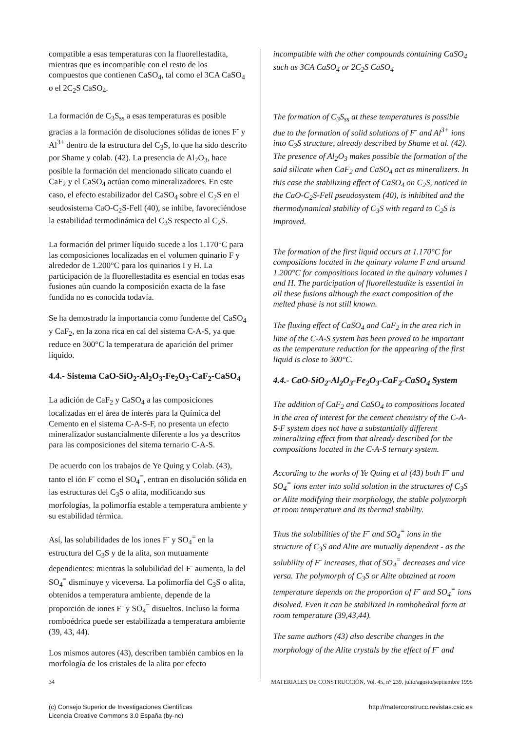compatible a esas temperaturas con la fluorellestadita, mientras que es incompatible con el resto de los compuestos que contienen CaSO<sub>4</sub>, tal como el 3CA CaSO<sub>4</sub> o el 2C<sub>2</sub>S CaSO<sub>4</sub>.
La formación de C<sub>3</sub>S<sub>ss</sub> a esas temperaturas es posible gracias a la formación de disoluciones sólidas de iones F<sup>-</sup> y Al<sup>3+</sup> dentro de la estructura del C<sub>3</sub>S, lo que ha sido descrito por Shame y colab. (42). La presencia de Al<sub>2</sub>O<sub>3</sub>, hace posible la formación del mencionado silicato cuando el CaF<sub>2</sub> y el CaSO<sub>4</sub> actúan como mineralizadores. En este caso, el efecto estabilizador del CaSO<sub>4</sub> sobre el C<sub>2</sub>S en el seudosistema CaO-C<sub>2</sub>S-Fell (40), se inhibe, favoreciéndose la estabilidad termodinámica del C<sub>3</sub>S respecto al C<sub>2</sub>S.
La formación del primer líquido sucede a los 1.170°C para las composiciones localizadas en el volumen quinario F y alrededor de 1.200°C para los quinarios I y H. La participación de la fluorellestadita es esencial en todas esas fusiones aún cuando la composición exacta de la fase fundida no es conocida todavía.
Se ha demostrado la importancia como fundente del CaSO<sub>4</sub> y CaF<sub>2</sub>, en la zona rica en cal del sistema C-A-S, ya que reduce en 300°C la temperatura de aparición del primer líquido.
4.4.- Sistema CaO-SiO<sub>2</sub>-Al<sub>2</sub>O<sub>3</sub>-Fe<sub>2</sub>O<sub>3</sub>-CaF<sub>2</sub>-CaSO<sub>4</sub>
La adición de CaF<sub>2</sub> y CaSO<sub>4</sub> a las composiciones localizadas en el área de interés para la Química del Cemento en el sistema C-A-S-F, no presenta un efecto mineralizador sustancialmente diferente a los ya descritos para las composiciones del sitema ternario C-A-S.
De acuerdo con los trabajos de Ye Quing y Colab. (43), tanto el ión F<sup>-</sup> como el SO<sub>4</sub><sup>=</sup>, entran en disolución sólida en las estructuras del C<sub>3</sub>S o alita, modificando sus morfologías, la polimorfía estable a temperatura ambiente y su estabilidad térmica.
Así, las solubilidades de los iones F<sup>-</sup> y SO<sub>4</sub><sup>=</sup> en la estructura del C<sub>3</sub>S y de la alita, son mutuamente dependientes: mientras la solubilidad del F<sup>-</sup> aumenta, la del SO<sub>4</sub><sup>=</sup> disminuye y viceversa. La polimorfía del C<sub>3</sub>S o alita, obtenidos a temperatura ambiente, depende de la proporción de iones F<sup>-</sup> y SO<sub>4</sub><sup>=</sup> disueltos. Incluso la forma romboédrica puede ser estabilizada a temperatura ambiente (39, 43, 44).
Los mismos autores (43), describen también cambios en la morfología de los cristales de la alita por efecto
incompatible with the other compounds containing CaSO<sub>4</sub> such as 3CA CaSO<sub>4</sub> or 2C<sub>2</sub>S CaSO<sub>4</sub>
The formation of C<sub>3</sub>S<sub>ss</sub> at these temperatures is possible due to the formation of solid solutions of F<sup>-</sup> and Al<sup>3+</sup> ions into C<sub>3</sub>S structure, already described by Shame et al. (42). The presence of Al<sub>2</sub>O<sub>3</sub> makes possible the formation of the said silicate when CaF<sub>2</sub> and CaSO<sub>4</sub> act as mineralizers. In this case the stabilizing effect of CaSO<sub>4</sub> on C<sub>2</sub>S, noticed in the CaO-C<sub>2</sub>S-Fell pseudosystem (40), is inhibited and the thermodynamical stability of C<sub>3</sub>S with regard to C<sub>2</sub>S is improved.
The formation of the first liquid occurs at 1.170°C for compositions located in the quinary volume F and around 1.200°C for compositions located in the quinary volumes I and H. The participation of fluorellestadite is essential in all these fusions although the exact composition of the melted phase is not still known.
The fluxing effect of CaSO<sub>4</sub> and CaF<sub>2</sub> in the area rich in lime of the C-A-S system has been proved to be important as the temperature reduction for the appearing of the first liquid is close to 300°C.
4.4.- CaO-SiO<sub>2</sub>-Al<sub>2</sub>O<sub>3</sub>-Fe<sub>2</sub>O<sub>3</sub>-CaF<sub>2</sub>-CaSO<sub>4</sub> System
The addition of CaF<sub>2</sub> and CaSO<sub>4</sub> to compositions located in the area of interest for the cement chemistry of the C-A-S-F system does not have a substantially different mineralizing effect from that already described for the compositions located in the C-A-S ternary system.
According to the works of Ye Quing et al (43) both F<sup>-</sup> and SO<sub>4</sub><sup>=</sup> ions enter into solid solution in the structures of C<sub>3</sub>S or Alite modifying their morphology, the stable polymorph at room temperature and its thermal stability.
Thus the solubilities of the F<sup>-</sup> and SO<sub>4</sub><sup>=</sup> ions in the structure of C<sub>3</sub>S and Alite are mutually dependent - as the solubility of F<sup>-</sup> increases, that of SO<sub>4</sub><sup>=</sup> decreases and vice versa. The polymorph of C<sub>3</sub>S or Alite obtained at room temperature depends on the proportion of F<sup>-</sup> and SO<sub>4</sub><sup>=</sup> ions disolved. Even it can be stabilized in rombohedral form at room temperature (39,43,44).
The same authors (43) also describe changes in the morphology of the Alite crystals by the effect of F<sup>-</sup> and
34 MATERIALES DE CONSTRUCCIÓN, Vol. 45, n° 239, julio/agosto/septiembre 1995
(c) Consejo Superior de Investigaciones Científicas
Licencia Creative Commons 3.0 España (by-nc)
http://materconstrucc.revistas.csic.es